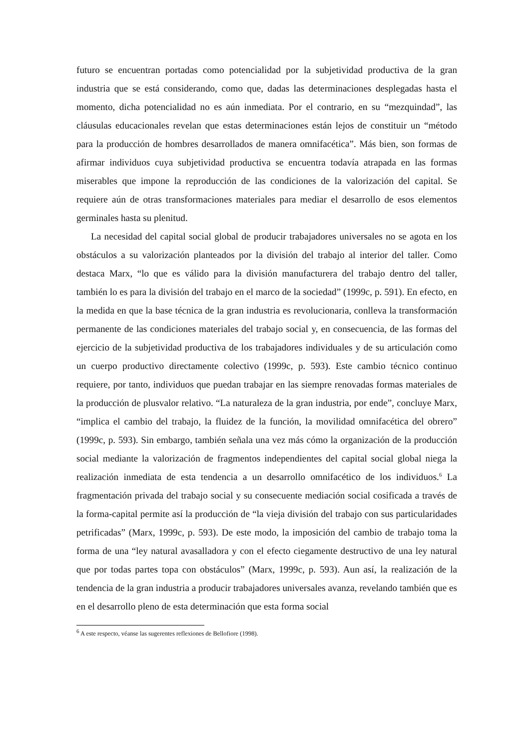futuro se encuentran portadas como potencialidad por la subjetividad productiva de la gran industria que se está considerando, como que, dadas las determinaciones desplegadas hasta el momento, dicha potencialidad no es aún inmediata. Por el contrario, en su “mezquindad”, las cláusulas educacionales revelan que estas determinaciones están lejos de constituir un “método para la producción de hombres desarrollados de manera omnifacética”. Más bien, son formas de afirmar individuos cuya subjetividad productiva se encuentra todavía atrapada en las formas miserables que impone la reproducción de las condiciones de la valorización del capital. Se requiere aún de otras transformaciones materiales para mediar el desarrollo de esos elementos germinales hasta su plenitud.
La necesidad del capital social global de producir trabajadores universales no se agota en los obstáculos a su valorización planteados por la división del trabajo al interior del taller. Como destaca Marx, “lo que es válido para la división manufacturera del trabajo dentro del taller, también lo es para la división del trabajo en el marco de la sociedad” (1999c, p. 591). En efecto, en la medida en que la base técnica de la gran industria es revolucionaria, conlleva la transformación permanente de las condiciones materiales del trabajo social y, en consecuencia, de las formas del ejercicio de la subjetividad productiva de los trabajadores individuales y de su articulación como un cuerpo productivo directamente colectivo (1999c, p. 593). Este cambio técnico continuo requiere, por tanto, individuos que puedan trabajar en las siempre renovadas formas materiales de la producción de plusvalor relativo. “La naturaleza de la gran industria, por ende”, concluye Marx, “implica el cambio del trabajo, la fluidez de la función, la movilidad omnifacética del obrero” (1999c, p. 593). Sin embargo, también señala una vez más cómo la organización de la producción social mediante la valorización de fragmentos independientes del capital social global niega la realización inmediata de esta tendencia a un desarrollo omnifacético de los individuos.<sup>6</sup> La fragmentación privada del trabajo social y su consecuente mediación social cosificada a través de la forma-capital permite así la producción de “la vieja división del trabajo con sus particularidades petrificadas” (Marx, 1999c, p. 593). De este modo, la imposición del cambio de trabajo toma la forma de una “ley natural avasalladora y con el efecto ciegamente destructivo de una ley natural que por todas partes topa con obstáculos” (Marx, 1999c, p. 593). Aun así, la realización de la tendencia de la gran industria a producir trabajadores universales avanza, revelando también que es en el desarrollo pleno de esta determinación que esta forma social
<sup>6</sup> A este respecto, véanse las sugerentes reflexiones de Bellofiore (1998).